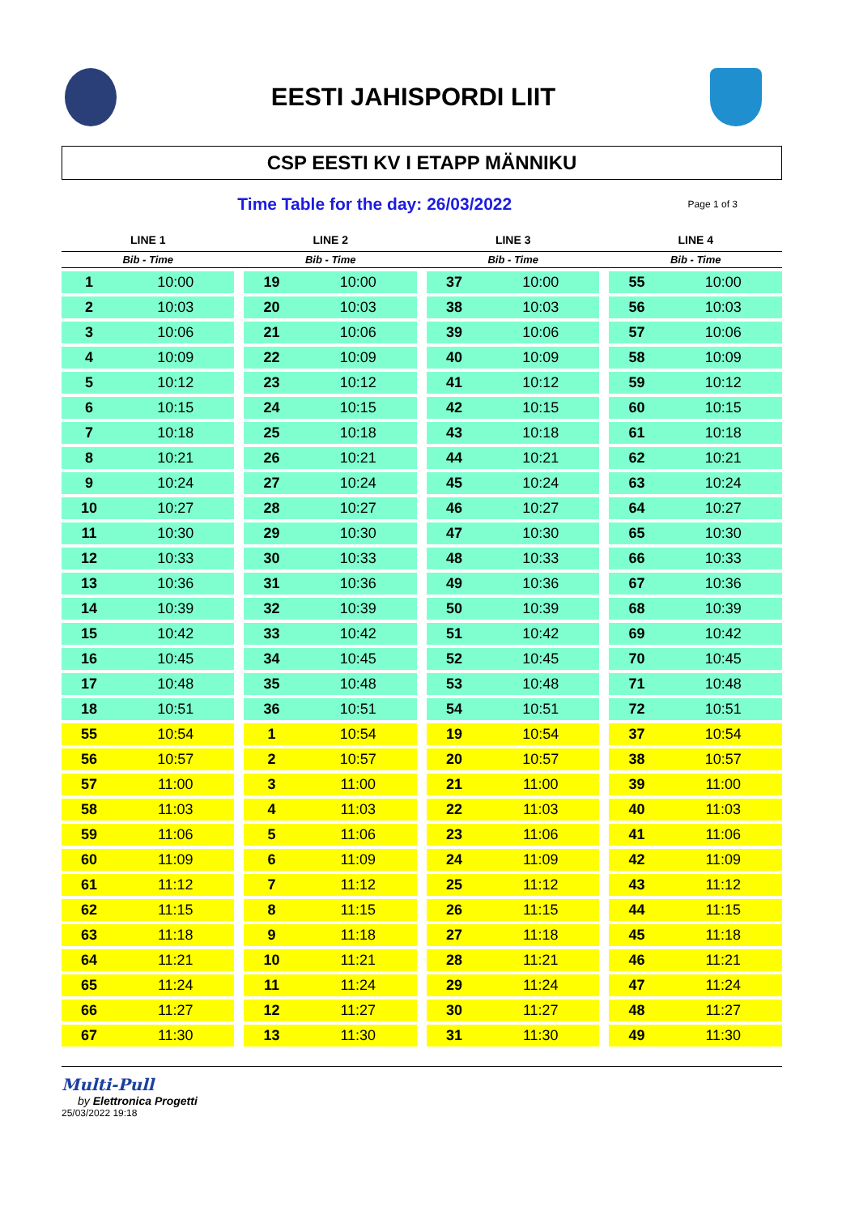EESTI JAHISPORDI LIIT
CSP EESTI KV I ETAPP MÄNNIKU
Time Table for the day: 26/03/2022
Page 1 of 3
| LINE 1 | | | LINE 2 | | | LINE 3 | | | LINE 4 | |
| --- | --- | --- | --- | --- | --- | --- | --- | --- | --- | --- |
| Bib - Time | | | Bib - Time | | | Bib - Time | | | Bib - Time | |
| 1 | 10:00 | | 19 | 10:00 | | 37 | 10:00 | | 55 | 10:00 |
| 2 | 10:03 | | 20 | 10:03 | | 38 | 10:03 | | 56 | 10:03 |
| 3 | 10:06 | | 21 | 10:06 | | 39 | 10:06 | | 57 | 10:06 |
| 4 | 10:09 | | 22 | 10:09 | | 40 | 10:09 | | 58 | 10:09 |
| 5 | 10:12 | | 23 | 10:12 | | 41 | 10:12 | | 59 | 10:12 |
| 6 | 10:15 | | 24 | 10:15 | | 42 | 10:15 | | 60 | 10:15 |
| 7 | 10:18 | | 25 | 10:18 | | 43 | 10:18 | | 61 | 10:18 |
| 8 | 10:21 | | 26 | 10:21 | | 44 | 10:21 | | 62 | 10:21 |
| 9 | 10:24 | | 27 | 10:24 | | 45 | 10:24 | | 63 | 10:24 |
| 10 | 10:27 | | 28 | 10:27 | | 46 | 10:27 | | 64 | 10:27 |
| 11 | 10:30 | | 29 | 10:30 | | 47 | 10:30 | | 65 | 10:30 |
| 12 | 10:33 | | 30 | 10:33 | | 48 | 10:33 | | 66 | 10:33 |
| 13 | 10:36 | | 31 | 10:36 | | 49 | 10:36 | | 67 | 10:36 |
| 14 | 10:39 | | 32 | 10:39 | | 50 | 10:39 | | 68 | 10:39 |
| 15 | 10:42 | | 33 | 10:42 | | 51 | 10:42 | | 69 | 10:42 |
| 16 | 10:45 | | 34 | 10:45 | | 52 | 10:45 | | 70 | 10:45 |
| 17 | 10:48 | | 35 | 10:48 | | 53 | 10:48 | | 71 | 10:48 |
| 18 | 10:51 | | 36 | 10:51 | | 54 | 10:51 | | 72 | 10:51 |
| 55 | 10:54 | | 1 | 10:54 | | 19 | 10:54 | | 37 | 10:54 |
| 56 | 10:57 | | 2 | 10:57 | | 20 | 10:57 | | 38 | 10:57 |
| 57 | 11:00 | | 3 | 11:00 | | 21 | 11:00 | | 39 | 11:00 |
| 58 | 11:03 | | 4 | 11:03 | | 22 | 11:03 | | 40 | 11:03 |
| 59 | 11:06 | | 5 | 11:06 | | 23 | 11:06 | | 41 | 11:06 |
| 60 | 11:09 | | 6 | 11:09 | | 24 | 11:09 | | 42 | 11:09 |
| 61 | 11:12 | | 7 | 11:12 | | 25 | 11:12 | | 43 | 11:12 |
| 62 | 11:15 | | 8 | 11:15 | | 26 | 11:15 | | 44 | 11:15 |
| 63 | 11:18 | | 9 | 11:18 | | 27 | 11:18 | | 45 | 11:18 |
| 64 | 11:21 | | 10 | 11:21 | | 28 | 11:21 | | 46 | 11:21 |
| 65 | 11:24 | | 11 | 11:24 | | 29 | 11:24 | | 47 | 11:24 |
| 66 | 11:27 | | 12 | 11:27 | | 30 | 11:27 | | 48 | 11:27 |
| 67 | 11:30 | | 13 | 11:30 | | 31 | 11:30 | | 49 | 11:30 |
Multi-Pull
by Elettronica Progetti
25/03/2022 19:18